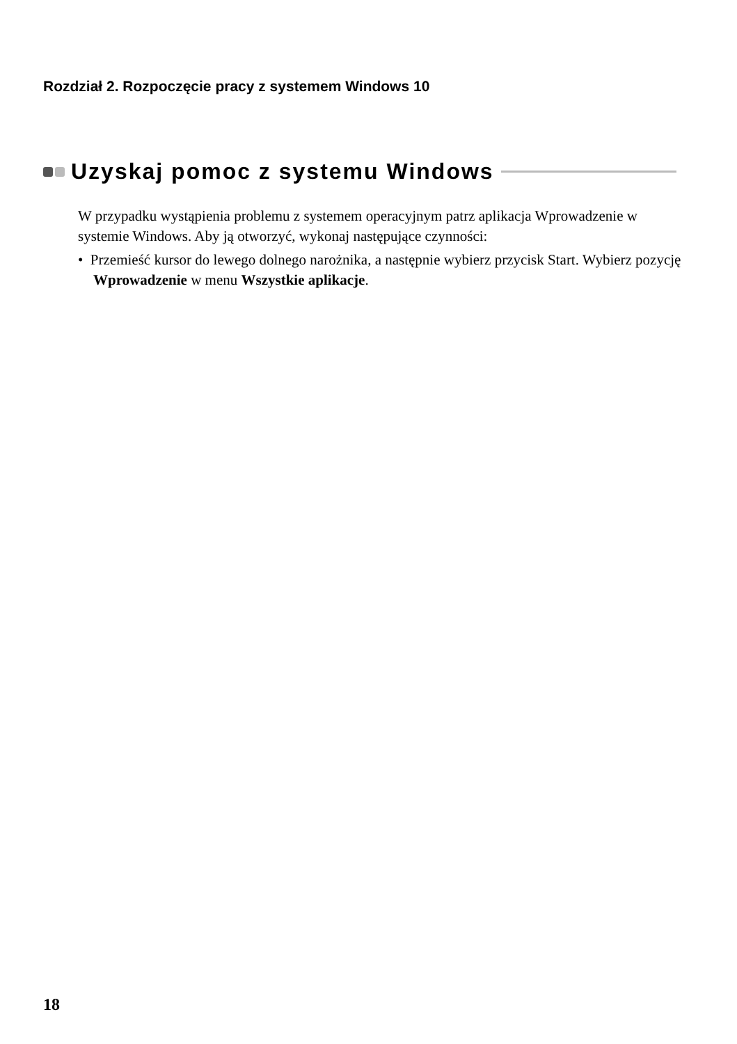Rozdział 2. Rozpoczęcie pracy z systemem Windows 10
Uzyskaj pomoc z systemu Windows
W przypadku wystąpienia problemu z systemem operacyjnym patrz aplikacja Wprowadzenie w systemie Windows. Aby ją otworzyć, wykonaj następujące czynności:
• Przemieść kursor do lewego dolnego narożnika, a następnie wybierz przycisk Start. Wybierz pozycję Wprowadzenie w menu Wszystkie aplikacje.
18